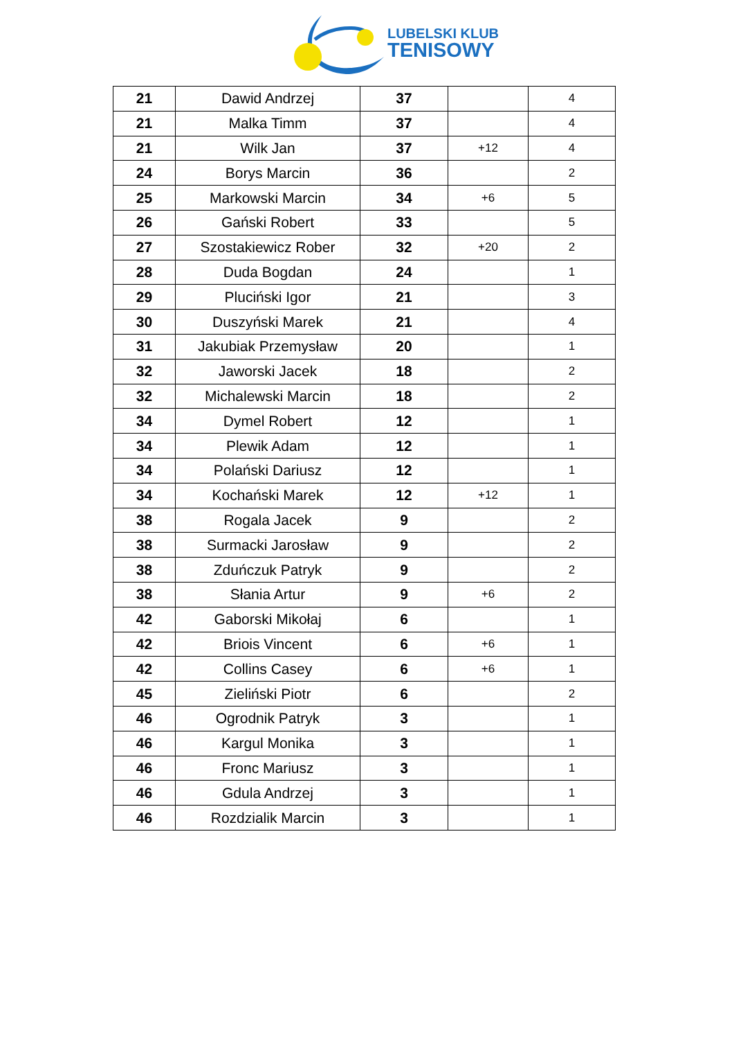LUBELSKI KLUB
TENISOWY
| 21 | Dawid Andrzej | 37 | | 4 |
| 21 | Malka Timm | 37 | | 4 |
| 21 | Wilk Jan | 37 | +12 | 4 |
| 24 | Borys Marcin | 36 | | 2 |
| 25 | Markowski Marcin | 34 | +6 | 5 |
| 26 | Gański Robert | 33 | | 5 |
| 27 | Szostakiewicz Rober | 32 | +20 | 2 |
| 28 | Duda Bogdan | 24 | | 1 |
| 29 | Pluciński Igor | 21 | | 3 |
| 30 | Duszyński Marek | 21 | | 4 |
| 31 | Jakubiak Przemysław | 20 | | 1 |
| 32 | Jaworski Jacek | 18 | | 2 |
| 32 | Michalewski Marcin | 18 | | 2 |
| 34 | Dymel Robert | 12 | | 1 |
| 34 | Plewik Adam | 12 | | 1 |
| 34 | Polański Dariusz | 12 | | 1 |
| 34 | Kochański Marek | 12 | +12 | 1 |
| 38 | Rogala Jacek | 9 | | 2 |
| 38 | Surmacki Jarosław | 9 | | 2 |
| 38 | Zduńczuk Patryk | 9 | | 2 |
| 38 | Słania Artur | 9 | +6 | 2 |
| 42 | Gaborski Mikołaj | 6 | | 1 |
| 42 | Briois Vincent | 6 | +6 | 1 |
| 42 | Collins Casey | 6 | +6 | 1 |
| 45 | Zieliński Piotr | 6 | | 2 |
| 46 | Ogrodnik Patryk | 3 | | 1 |
| 46 | Kargul Monika | 3 | | 1 |
| 46 | Fronc Mariusz | 3 | | 1 |
| 46 | Gdula Andrzej | 3 | | 1 |
| 46 | Rozdzialik Marcin | 3 | | 1 |